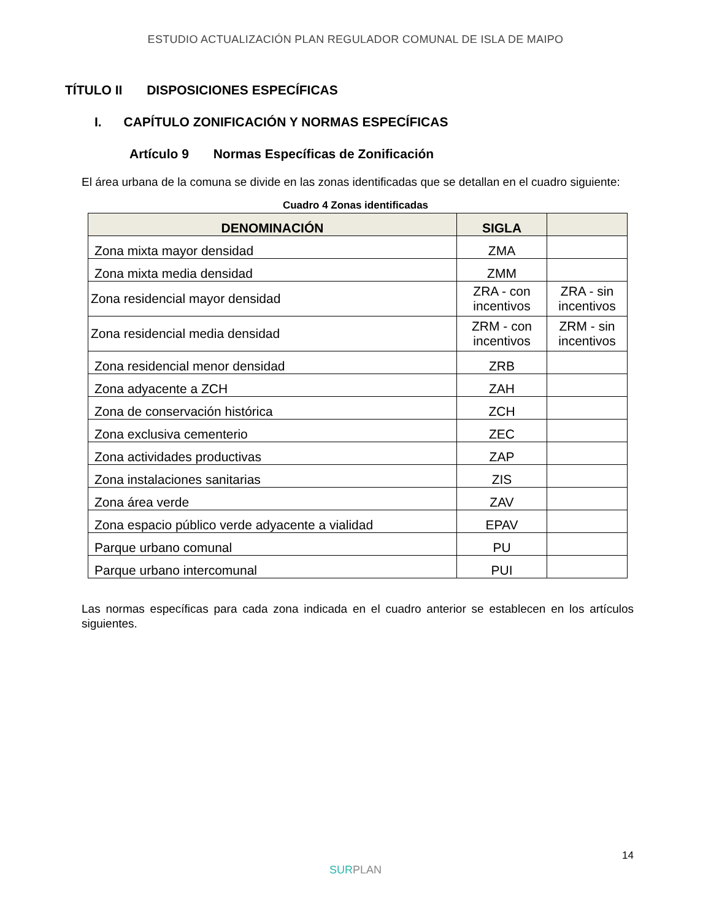ESTUDIO ACTUALIZACIÓN PLAN REGULADOR COMUNAL DE ISLA DE MAIPO
TÍTULO II DISPOSICIONES ESPECÍFICAS
I. CAPÍTULO ZONIFICACIÓN Y NORMAS ESPECÍFICAS
Artículo 9 Normas Específicas de Zonificación
El área urbana de la comuna se divide en las zonas identificadas que se detallan en el cuadro siguiente:
Cuadro 4 Zonas identificadas
| DENOMINACIÓN | SIGLA | |
| --- | --- | --- |
| Zona mixta mayor densidad | ZMA | |
| Zona mixta media densidad | ZMM | |
| Zona residencial mayor densidad | ZRA - con incentivos | ZRA - sin incentivos |
| Zona residencial media densidad | ZRM - con incentivos | ZRM - sin incentivos |
| Zona residencial menor densidad | ZRB | |
| Zona adyacente a ZCH | ZAH | |
| Zona de conservación histórica | ZCH | |
| Zona exclusiva cementerio | ZEC | |
| Zona actividades productivas | ZAP | |
| Zona instalaciones sanitarias | ZIS | |
| Zona área verde | ZAV | |
| Zona espacio público verde adyacente a vialidad | EPAV | |
| Parque urbano comunal | PU | |
| Parque urbano intercomunal | PUI | |
Las normas específicas para cada zona indicada en el cuadro anterior se establecen en los artículos siguientes.
14
SURPLAN